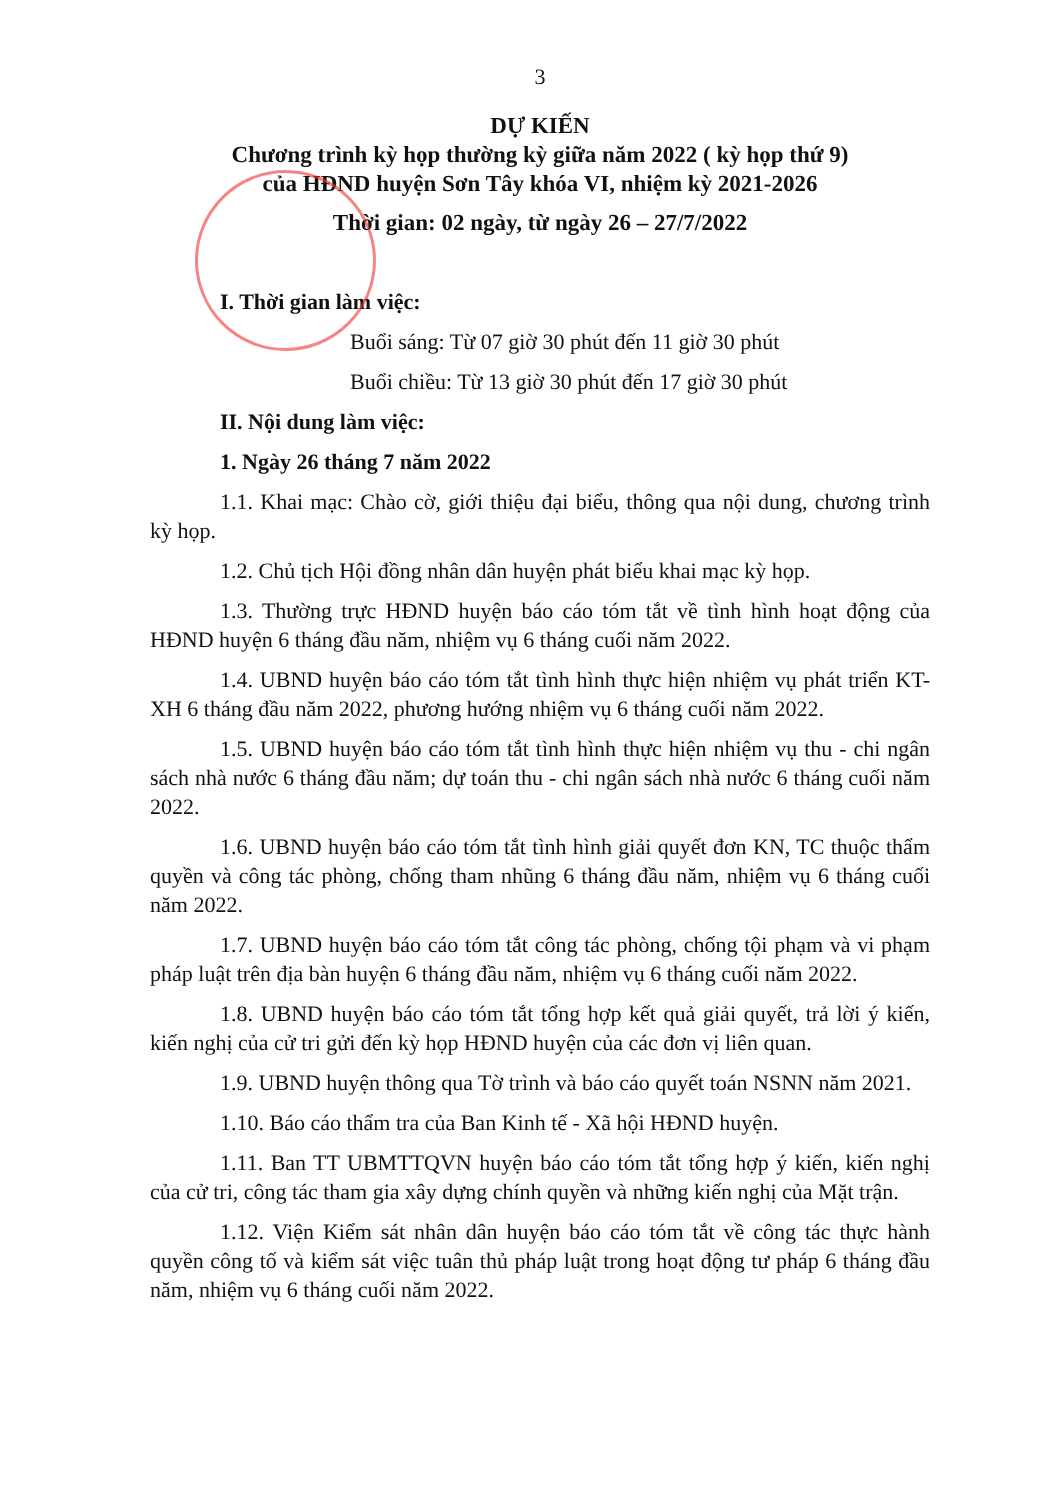3
DỰ KIẾN
Chương trình kỳ họp thường kỳ giữa năm 2022 ( kỳ họp thứ 9)
của HĐND huyện Sơn Tây khóa VI, nhiệm kỳ 2021-2026
Thời gian: 02 ngày, từ ngày 26 – 27/7/2022
I. Thời gian làm việc:
Buổi sáng: Từ 07 giờ 30 phút đến 11 giờ 30 phút
Buổi chiều: Từ 13 giờ 30 phút đến 17 giờ 30 phút
II. Nội dung làm việc:
1. Ngày 26 tháng 7 năm 2022
1.1. Khai mạc: Chào cờ, giới thiệu đại biểu, thông qua nội dung, chương trình kỳ họp.
1.2. Chủ tịch Hội đồng nhân dân huyện phát biểu khai mạc kỳ họp.
1.3. Thường trực HĐND huyện báo cáo tóm tắt về tình hình hoạt động của HĐND huyện 6 tháng đầu năm, nhiệm vụ 6 tháng cuối năm 2022.
1.4. UBND huyện báo cáo tóm tắt tình hình thực hiện nhiệm vụ phát triển KT-XH 6 tháng đầu năm 2022, phương hướng nhiệm vụ 6 tháng cuối năm 2022.
1.5. UBND huyện báo cáo tóm tắt tình hình thực hiện nhiệm vụ thu - chi ngân sách nhà nước 6 tháng đầu năm; dự toán thu - chi ngân sách nhà nước 6 tháng cuối năm 2022.
1.6. UBND huyện báo cáo tóm tắt tình hình giải quyết đơn KN, TC thuộc thẩm quyền và công tác phòng, chống tham nhũng 6 tháng đầu năm, nhiệm vụ 6 tháng cuối năm 2022.
1.7. UBND huyện báo cáo tóm tắt công tác phòng, chống tội phạm và vi phạm pháp luật trên địa bàn huyện 6 tháng đầu năm, nhiệm vụ 6 tháng cuối năm 2022.
1.8. UBND huyện báo cáo tóm tắt tổng hợp kết quả giải quyết, trả lời ý kiến, kiến nghị của cử tri gửi đến kỳ họp HĐND huyện của các đơn vị liên quan.
1.9. UBND huyện thông qua Tờ trình và báo cáo quyết toán NSNN năm 2021.
1.10. Báo cáo thẩm tra của Ban Kinh tế - Xã hội HĐND huyện.
1.11. Ban TT UBMTTQVN huyện báo cáo tóm tắt tổng hợp ý kiến, kiến nghị của cử tri, công tác tham gia xây dựng chính quyền và những kiến nghị của Mặt trận.
1.12. Viện Kiểm sát nhân dân huyện báo cáo tóm tắt về công tác thực hành quyền công tố và kiểm sát việc tuân thủ pháp luật trong hoạt động tư pháp 6 tháng đầu năm, nhiệm vụ 6 tháng cuối năm 2022.